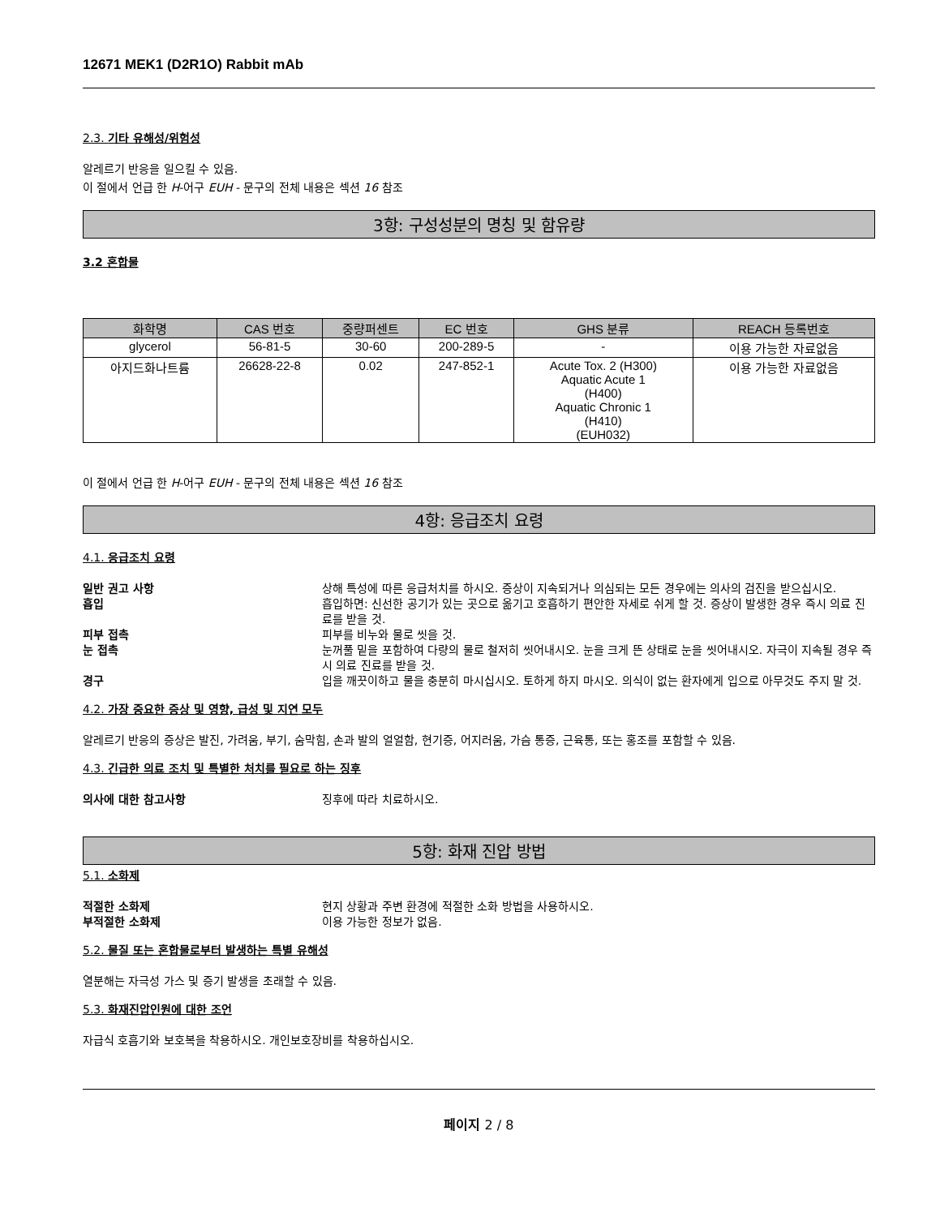12671 MEK1 (D2R1O) Rabbit mAb
2.3. 기타 유해성/위험성
알레르기 반응을 일으킬 수 있음.
이 절에서 언급 한 H-어구 EUH - 문구의 전체 내용은 섹션 16 참조
3항: 구성성분의 명칭 및 함유량
3.2 혼합물
| 화학명 | CAS 번호 | 중량퍼센트 | EC 번호 | GHS 분류 | REACH 등록번호 |
| --- | --- | --- | --- | --- | --- |
| glycerol | 56-81-5 | 30-60 | 200-289-5 | - | 이용 가능한 자료없음 |
| 아지드화나트륨 | 26628-22-8 | 0.02 | 247-852-1 | Acute Tox. 2 (H300) Aquatic Acute 1 (H400) Aquatic Chronic 1 (H410) (EUH032) | 이용 가능한 자료없음 |
이 절에서 언급 한 H-어구 EUH - 문구의 전체 내용은 섹션 16 참조
4항: 응급조치 요령
4.1. 응급조치 요령
일반 권고 사항 상해 특성에 따른 응급처치를 하시오. 증상이 지속되거나 의심되는 모든 경우에는 의사의 검진을 받으십시오.
흡입 흡입하면: 신선한 공기가 있는 곳으로 옮기고 호흡하기 편안한 자세로 쉬게 할 것. 증상이 발생한 경우 즉시 의료 진료를 받을 것.
피부 접촉 피부를 비누와 물로 씻을 것.
눈 접촉 눈꺼풀 밑을 포함하여 다량의 물로 철저히 씻어내시오. 눈을 크게 뜬 상태로 눈을 씻어내시오. 자극이 지속될 경우 즉시 의료 진료를 받을 것.
경구 입을 깨끗이하고 물을 충분히 마시십시오. 토하게 하지 마시오. 의식이 없는 환자에게 입으로 아무것도 주지 말 것.
4.2. 가장 중요한 증상 및 영향, 급성 및 지연 모두
알레르기 반응의 증상은 발진, 가려움, 부기, 숨막힘, 손과 발의 얼얼함, 현기증, 어지러움, 가슴 통증, 근육통, 또는 홍조를 포함할 수 있음.
4.3. 긴급한 의료 조치 및 특별한 처치를 필요로 하는 징후
의사에 대한 참고사항 징후에 따라 치료하시오.
5항: 화재 진압 방법
5.1. 소화제
적절한 소화제 현지 상황과 주변 환경에 적절한 소화 방법을 사용하시오.
부적절한 소화제 이용 가능한 정보가 없음.
5.2. 물질 또는 혼합물로부터 발생하는 특별 유해성
열분해는 자극성 가스 및 증기 발생을 초래할 수 있음.
5.3. 화재진압인원에 대한 조언
자급식 호흡기와 보호복을 착용하시오. 개인보호장비를 착용하십시오.
페이지 2 / 8